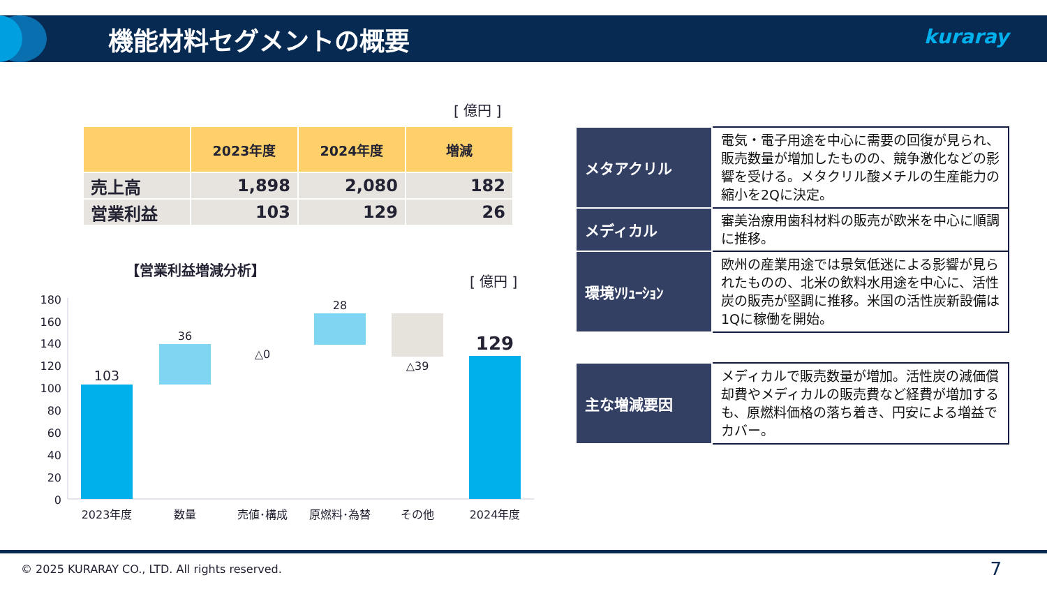機能材料セグメントの概要 kuraray
[ 億円 ]
| | 2023年度 | 2024年度 | 増減 |
| --- | --- | --- | --- |
| 売上高 | 1,898 | 2,080 | 182 |
| 営業利益 | 103 | 129 | 26 |
【営業利益増減分析】
[ 億円 ]
180
160
140
120
100
80
60
40
20
0
103
36
△0
28
△39
129
2023年度
数量
売値･構成
原燃料･為替
その他
2024年度
| メタアクリル | 電気・電子用途を中心に需要の回復が見られ、販売数量が増加したものの、競争激化などの影響を受ける。メタクリル酸メチルの生産能力の縮小を2Qに決定。 |
| メディカル | 審美治療用歯科材料の販売が欧米を中心に順調に推移。 |
| 環境ｿﾘｭｰｼｮﾝ | 欧州の産業用途では景気低迷による影響が見られたものの、北米の飲料水用途を中心に、活性炭の販売が堅調に推移。米国の活性炭新設備は1Qに稼働を開始。 |
| 主な増減要因 | メディカルで販売数量が増加。活性炭の減価償却費やメディカルの販売費など経費が増加するも、原燃料価格の落ち着き、円安による増益でカバー。 |
© 2025 KURARAY CO., LTD. All rights reserved.
7